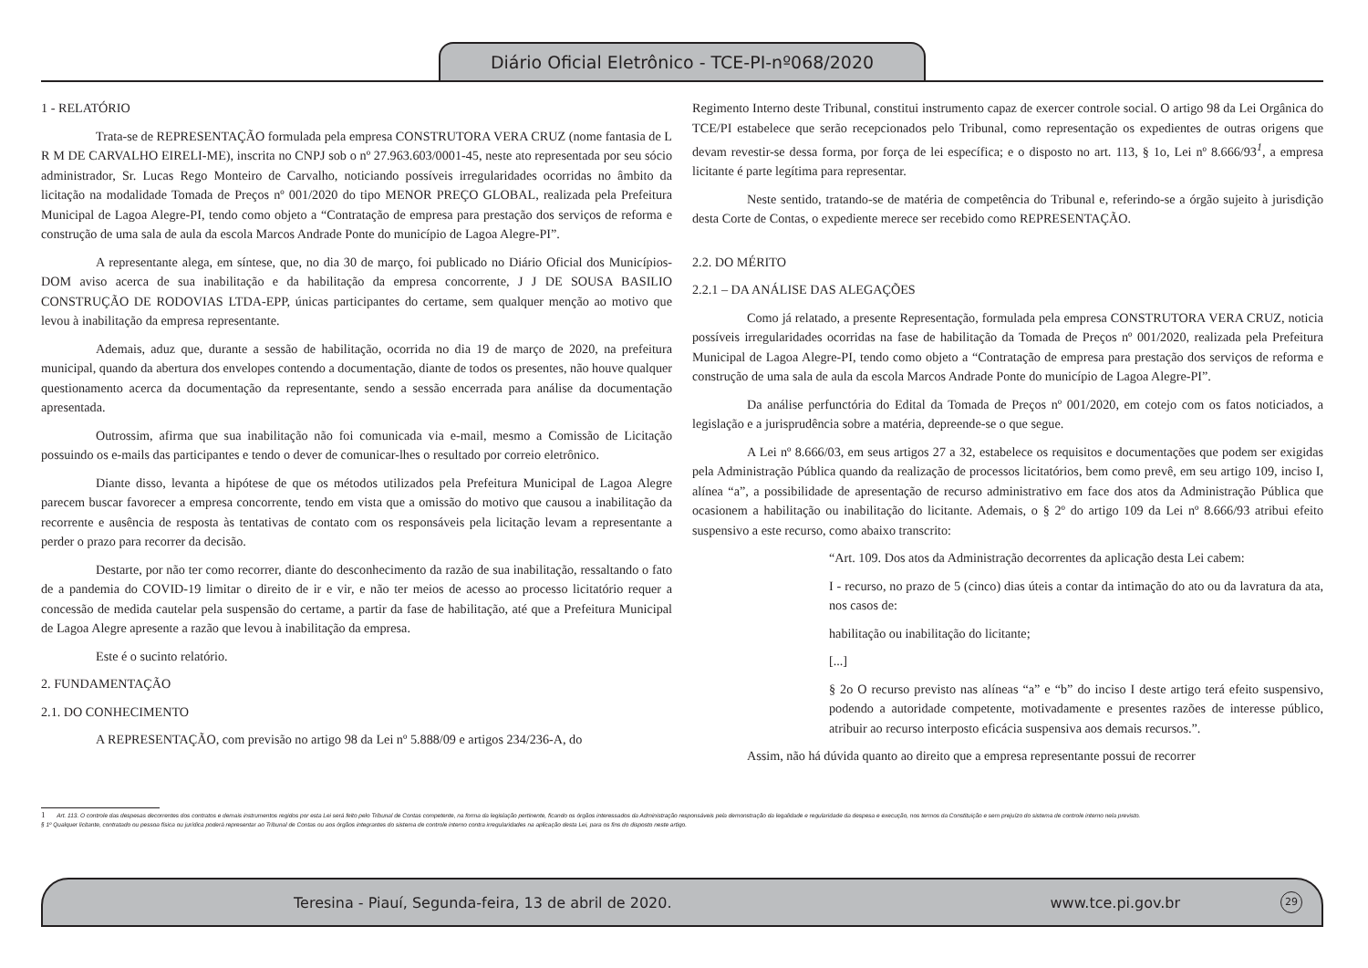Diário Oficial Eletrônico - TCE-PI-nº068/2020
1 - RELATÓRIO
Trata-se de REPRESENTAÇÃO formulada pela empresa CONSTRUTORA VERA CRUZ (nome fantasia de L R M DE CARVALHO EIRELI-ME), inscrita no CNPJ sob o nº 27.963.603/0001-45, neste ato representada por seu sócio administrador, Sr. Lucas Rego Monteiro de Carvalho, noticiando possíveis irregularidades ocorridas no âmbito da licitação na modalidade Tomada de Preços nº 001/2020 do tipo MENOR PREÇO GLOBAL, realizada pela Prefeitura Municipal de Lagoa Alegre-PI, tendo como objeto a “Contratação de empresa para prestação dos serviços de reforma e construção de uma sala de aula da escola Marcos Andrade Ponte do município de Lagoa Alegre-PI”.
A representante alega, em síntese, que, no dia 30 de março, foi publicado no Diário Oficial dos Municípios-DOM aviso acerca de sua inabilitação e da habilitação da empresa concorrente, J J DE SOUSA BASILIO CONSTRUÇÃO DE RODOVIAS LTDA-EPP, únicas participantes do certame, sem qualquer menção ao motivo que levou à inabilitação da empresa representante.
Ademais, aduz que, durante a sessão de habilitação, ocorrida no dia 19 de março de 2020, na prefeitura municipal, quando da abertura dos envelopes contendo a documentação, diante de todos os presentes, não houve qualquer questionamento acerca da documentação da representante, sendo a sessão encerrada para análise da documentação apresentada.
Outrossim, afirma que sua inabilitação não foi comunicada via e-mail, mesmo a Comissão de Licitação possuindo os e-mails das participantes e tendo o dever de comunicar-lhes o resultado por correio eletrônico.
Diante disso, levanta a hipótese de que os métodos utilizados pela Prefeitura Municipal de Lagoa Alegre parecem buscar favorecer a empresa concorrente, tendo em vista que a omissão do motivo que causou a inabilitação da recorrente e ausência de resposta às tentativas de contato com os responsáveis pela licitação levam a representante a perder o prazo para recorrer da decisão.
Destarte, por não ter como recorrer, diante do desconhecimento da razão de sua inabilitação, ressaltando o fato de a pandemia do COVID-19 limitar o direito de ir e vir, e não ter meios de acesso ao processo licitatório requer a concessão de medida cautelar pela suspensão do certame, a partir da fase de habilitação, até que a Prefeitura Municipal de Lagoa Alegre apresente a razão que levou à inabilitação da empresa.
Este é o sucinto relatório.
2. FUNDAMENTAÇÃO
2.1. DO CONHECIMENTO
A REPRESENTAÇÃO, com previsão no artigo 98 da Lei nº 5.888/09 e artigos 234/236-A, do
Regimento Interno deste Tribunal, constitui instrumento capaz de exercer controle social. O artigo 98 da Lei Orgânica do TCE/PI estabelece que serão recepcionados pelo Tribunal, como representação os expedientes de outras origens que devam revestir-se dessa forma, por força de lei específica; e o disposto no art. 113, § 1o, Lei nº 8.666/93<sup>1</sup>, a empresa licitante é parte legítima para representar.
Neste sentido, tratando-se de matéria de competência do Tribunal e, referindo-se a órgão sujeito à jurisdição desta Corte de Contas, o expediente merece ser recebido como REPRESENTAÇÃO.
2.2. DO MÉRITO
2.2.1 – DA ANÁLISE DAS ALEGAÇÕES
Como já relatado, a presente Representação, formulada pela empresa CONSTRUTORA VERA CRUZ, noticia possíveis irregularidades ocorridas na fase de habilitação da Tomada de Preços nº 001/2020, realizada pela Prefeitura Municipal de Lagoa Alegre-PI, tendo como objeto a “Contratação de empresa para prestação dos serviços de reforma e construção de uma sala de aula da escola Marcos Andrade Ponte do município de Lagoa Alegre-PI”.
Da análise perfunctória do Edital da Tomada de Preços nº 001/2020, em cotejo com os fatos noticiados, a legislação e a jurisprudência sobre a matéria, depreende-se o que segue.
A Lei nº 8.666/03, em seus artigos 27 a 32, estabelece os requisitos e documentações que podem ser exigidas pela Administração Pública quando da realização de processos licitatórios, bem como prevê, em seu artigo 109, inciso I, alínea “a”, a possibilidade de apresentação de recurso administrativo em face dos atos da Administração Pública que ocasionem a habilitação ou inabilitação do licitante. Ademais, o § 2º do artigo 109 da Lei nº 8.666/93 atribui efeito suspensivo a este recurso, como abaixo transcrito:
“Art. 109. Dos atos da Administração decorrentes da aplicação desta Lei cabem:
I - recurso, no prazo de 5 (cinco) dias úteis a contar da intimação do ato ou da lavratura da ata, nos casos de:
habilitação ou inabilitação do licitante;
[...]
§ 2o O recurso previsto nas alíneas “a” e “b” do inciso I deste artigo terá efeito suspensivo, podendo a autoridade competente, motivadamente e presentes razões de interesse público, atribuir ao recurso interposto eficácia suspensiva aos demais recursos.”.
Assim, não há dúvida quanto ao direito que a empresa representante possui de recorrer
1 Art. 113. O controle das despesas decorrentes dos contratos e demais instrumentos regidos por esta Lei será feito pelo Tribunal de Contas competente, na forma da legislação pertinente, ficando os órgãos interessados da Administração responsáveis pela demonstração da legalidade e regularidade da despesa e execução, nos termos da Constituição e sem prejuízo do sistema de controle interno nela previsto.
§ 1º Qualquer licitante, contratado ou pessoa física ou jurídica poderá representar ao Tribunal de Contas ou aos órgãos integrantes do sistema de controle interno contra irregularidades na aplicação desta Lei, para os fins do disposto neste artigo.
Teresina - Piauí, Segunda-feira, 13 de abril de 2020. www.tce.pi.gov.br 29